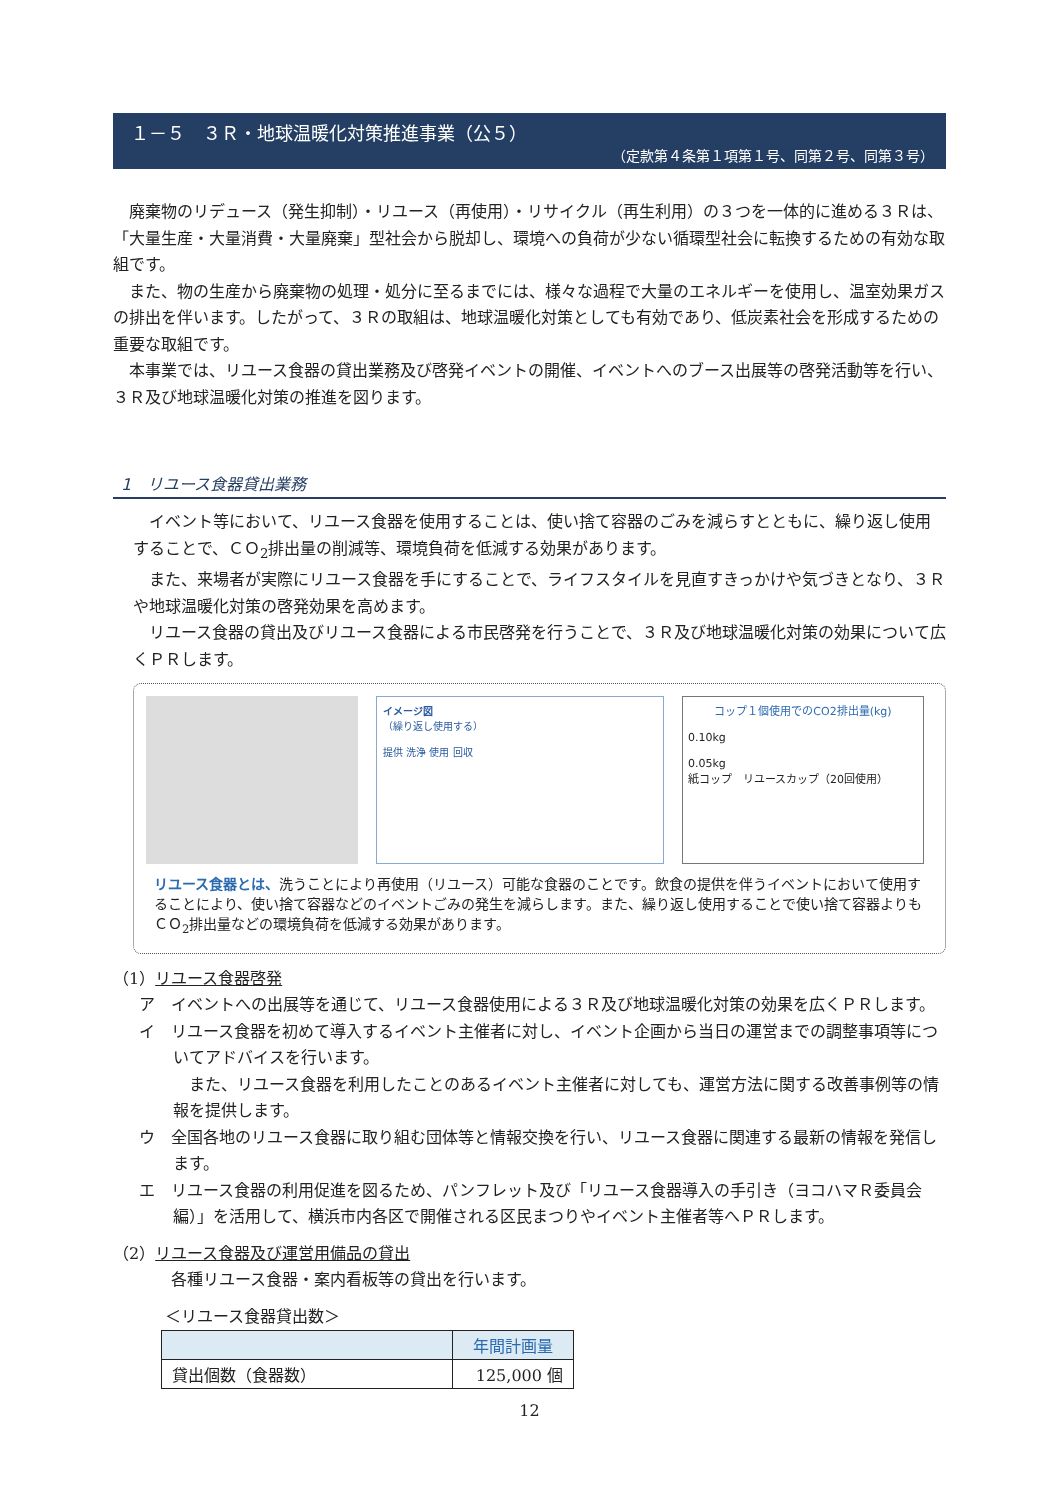１－５　３Ｒ・地球温暖化対策推進事業（公５）
（定款第４条第１項第１号、同第２号、同第３号）
廃棄物のリデュース（発生抑制）・リユース（再使用）・リサイクル（再生利用）の３つを一体的に進める３Ｒは、「大量生産・大量消費・大量廃棄」型社会から脱却し、環境への負荷が少ない循環型社会に転換するための有効な取組です。
また、物の生産から廃棄物の処理・処分に至るまでには、様々な過程で大量のエネルギーを使用し、温室効果ガスの排出を伴います。したがって、３Ｒの取組は、地球温暖化対策としても有効であり、低炭素社会を形成するための重要な取組です。
本事業では、リユース食器の貸出業務及び啓発イベントの開催、イベントへのブース出展等の啓発活動等を行い、３Ｒ及び地球温暖化対策の推進を図ります。
1　リユース食器貸出業務
イベント等において、リユース食器を使用することは、使い捨て容器のごみを減らすとともに、繰り返し使用することで、ＣＯ<sub>2</sub>排出量の削減等、環境負荷を低減する効果があります。
また、来場者が実際にリユース食器を手にすることで、ライフスタイルを見直すきっかけや気づきとなり、３Ｒや地球温暖化対策の啓発効果を高めます。
リユース食器の貸出及びリユース食器による市民啓発を行うことで、３Ｒ及び地球温暖化対策の効果について広くＰＲします。
イメージ図
（繰り返し使用する）
提供 洗浄 使用 回収
コップ１個使用でのCO2排出量(kg)
0.10kg
0.05kg
紙コップ　リユースカップ（20回使用）
リユース食器とは、洗うことにより再使用（リユース）可能な食器のことです。飲食の提供を伴うイベントにおいて使用することにより、使い捨て容器などのイベントごみの発生を減らします。また、繰り返し使用することで使い捨て容器よりもＣＯ<sub>2</sub>排出量などの環境負荷を低減する効果があります。
（1）リユース食器啓発
ア　イベントへの出展等を通じて、リユース食器使用による３Ｒ及び地球温暖化対策の効果を広くＰＲします。
イ　リユース食器を初めて導入するイベント主催者に対し、イベント企画から当日の運営までの調整事項等についてアドバイスを行います。
また、リユース食器を利用したことのあるイベント主催者に対しても、運営方法に関する改善事例等の情報を提供します。
ウ　全国各地のリユース食器に取り組む団体等と情報交換を行い、リユース食器に関連する最新の情報を発信します。
エ　リユース食器の利用促進を図るため、パンフレット及び「リユース食器導入の手引き（ヨコハマＲ委員会編）」を活用して、横浜市内各区で開催される区民まつりやイベント主催者等へＰＲします。
（2）リユース食器及び運営用備品の貸出
各種リユース食器・案内看板等の貸出を行います。
＜リユース食器貸出数＞
| | 年間計画量 |
| --- | --- |
| 貸出個数（食器数） | 125,000 個 |
12